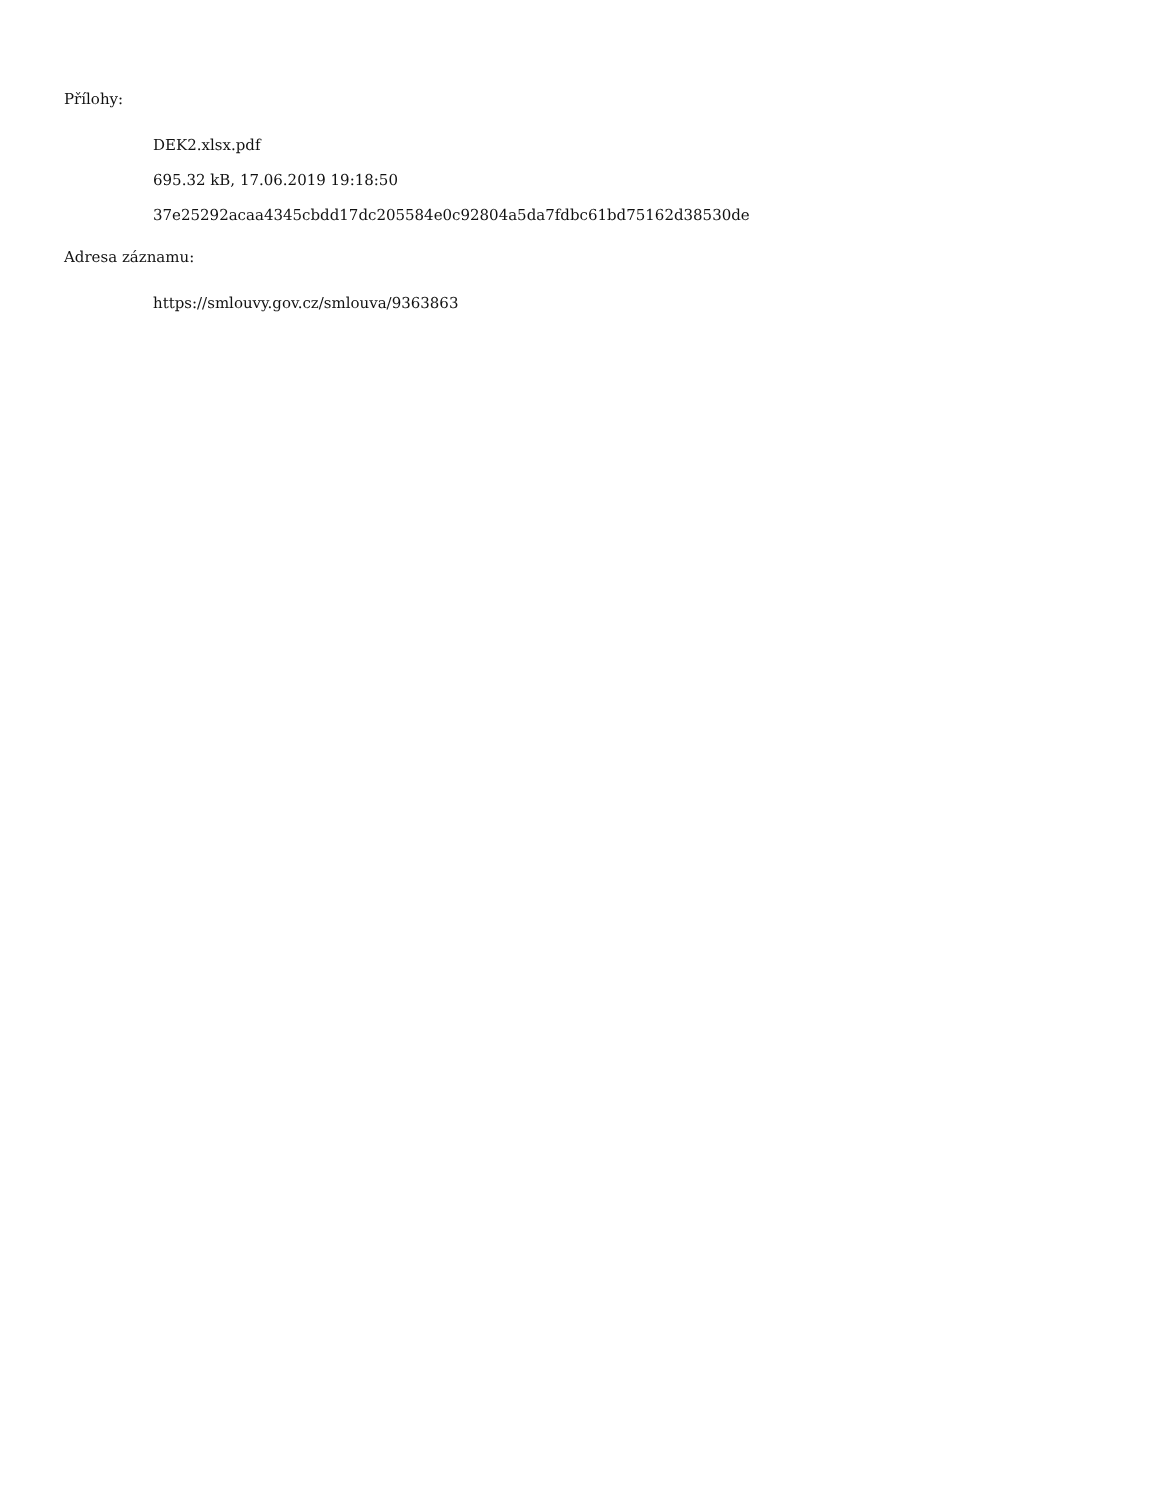Přílohy:
DEK2.xlsx.pdf
695.32 kB, 17.06.2019 19:18:50
37e25292acaa4345cbdd17dc205584e0c92804a5da7fdbc61bd75162d38530de
Adresa záznamu:
https://smlouvy.gov.cz/smlouva/9363863